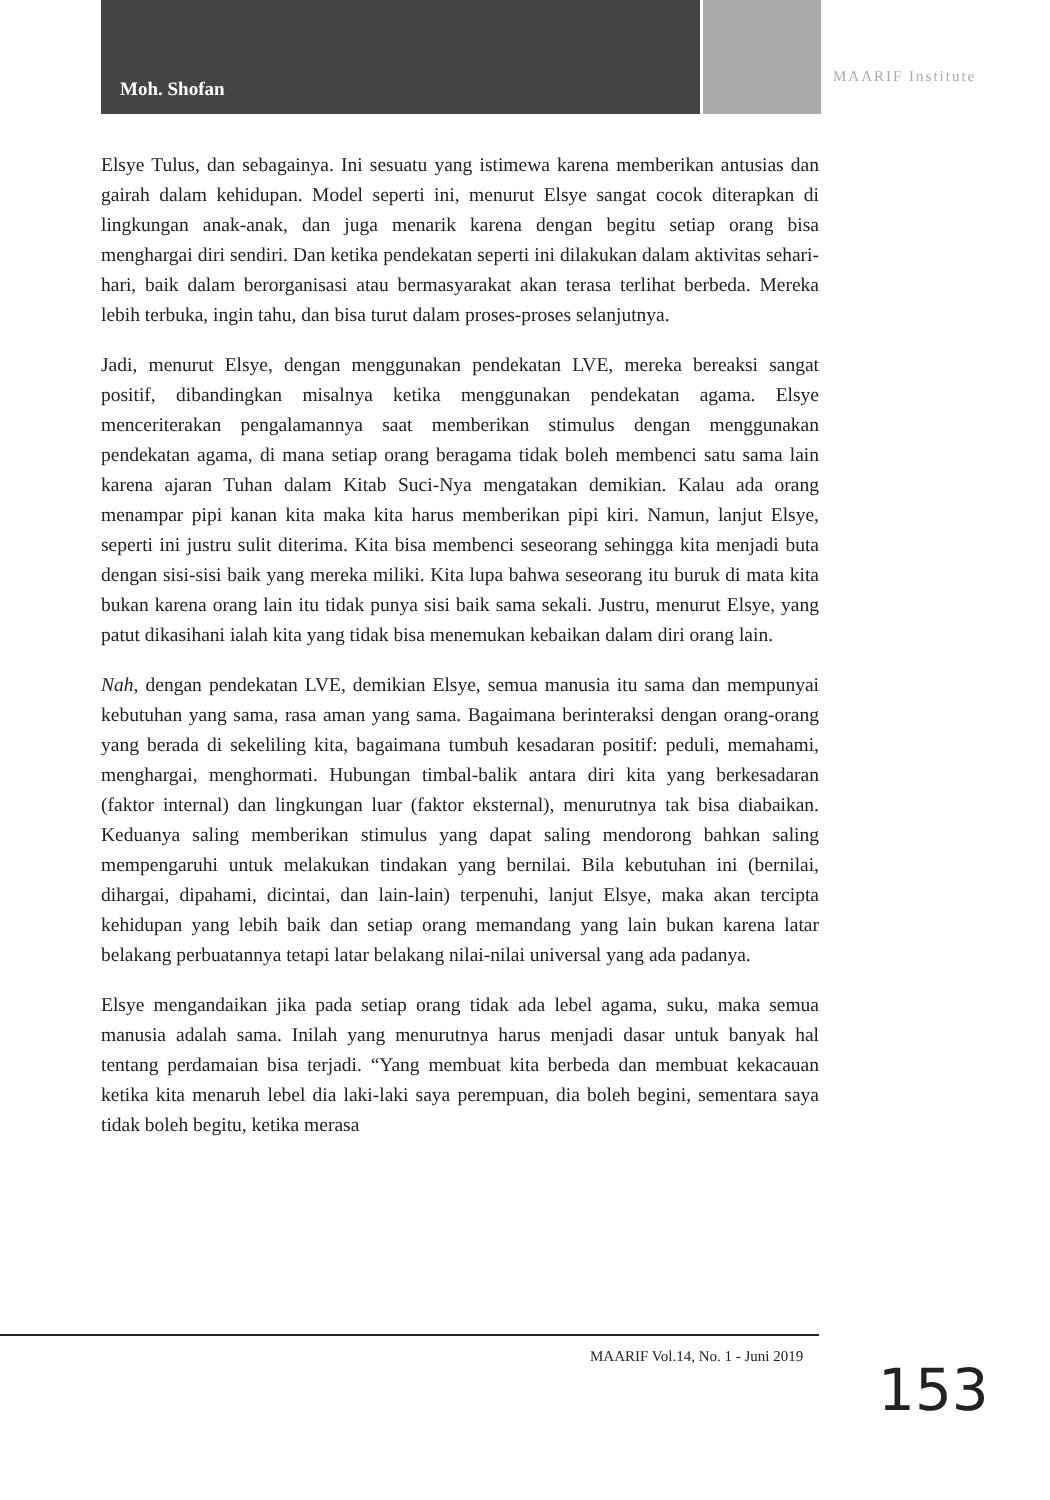Moh. Shofan
MAARIF Institute
Elsye Tulus, dan sebagainya. Ini sesuatu yang istimewa karena memberikan antusias dan gairah dalam kehidupan. Model seperti ini, menurut Elsye sangat cocok diterapkan di lingkungan anak-anak, dan juga menarik karena dengan begitu setiap orang bisa menghargai diri sendiri. Dan ketika pendekatan seperti ini dilakukan dalam aktivitas sehari-hari, baik dalam berorganisasi atau bermasyarakat akan terasa terlihat berbeda. Mereka lebih terbuka, ingin tahu, dan bisa turut dalam proses-proses selanjutnya.
Jadi, menurut Elsye, dengan menggunakan pendekatan LVE, mereka bereaksi sangat positif, dibandingkan misalnya ketika menggunakan pendekatan agama. Elsye menceriterakan pengalamannya saat memberikan stimulus dengan menggunakan pendekatan agama, di mana setiap orang beragama tidak boleh membenci satu sama lain karena ajaran Tuhan dalam Kitab Suci-Nya mengatakan demikian. Kalau ada orang menampar pipi kanan kita maka kita harus memberikan pipi kiri. Namun, lanjut Elsye, seperti ini justru sulit diterima. Kita bisa membenci seseorang sehingga kita menjadi buta dengan sisi-sisi baik yang mereka miliki. Kita lupa bahwa seseorang itu buruk di mata kita bukan karena orang lain itu tidak punya sisi baik sama sekali. Justru, menurut Elsye, yang patut dikasihani ialah kita yang tidak bisa menemukan kebaikan dalam diri orang lain.
Nah, dengan pendekatan LVE, demikian Elsye, semua manusia itu sama dan mempunyai kebutuhan yang sama, rasa aman yang sama. Bagaimana berinteraksi dengan orang-orang yang berada di sekeliling kita, bagaimana tumbuh kesadaran positif: peduli, memahami, menghargai, menghormati. Hubungan timbal-balik antara diri kita yang berkesadaran (faktor internal) dan lingkungan luar (faktor eksternal), menurutnya tak bisa diabaikan. Keduanya saling memberikan stimulus yang dapat saling mendorong bahkan saling mempengaruhi untuk melakukan tindakan yang bernilai. Bila kebutuhan ini (bernilai, dihargai, dipahami, dicintai, dan lain-lain) terpenuhi, lanjut Elsye, maka akan tercipta kehidupan yang lebih baik dan setiap orang memandang yang lain bukan karena latar belakang perbuatannya tetapi latar belakang nilai-nilai universal yang ada padanya.
Elsye mengandaikan jika pada setiap orang tidak ada lebel agama, suku, maka semua manusia adalah sama. Inilah yang menurutnya harus menjadi dasar untuk banyak hal tentang perdamaian bisa terjadi. “Yang membuat kita berbeda dan membuat kekacauan ketika kita menaruh lebel dia laki-laki saya perempuan, dia boleh begini, sementara saya tidak boleh begitu, ketika merasa
MAARIF Vol.14, No. 1 - Juni 2019 153